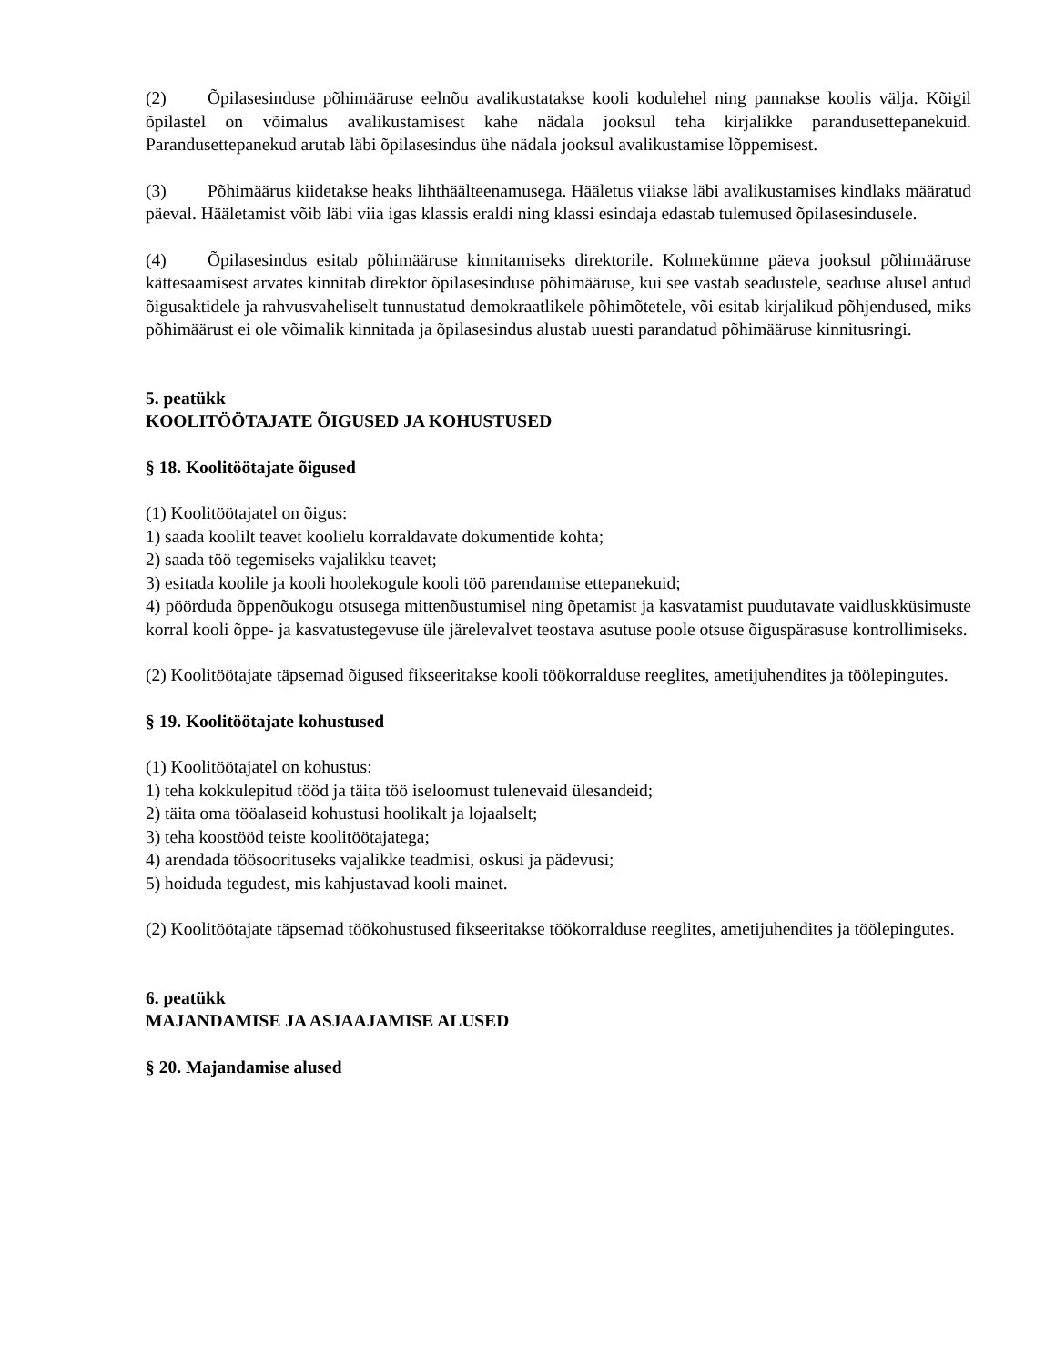(2) Õpilasesinduse põhimääruse eelnõu avalikustatakse kooli kodulehel ning pannakse koolis välja. Kõigil õpilastel on võimalus avalikustamisest kahe nädala jooksul teha kirjalikke parandusettepanekuid. Parandusettepanekud arutab läbi õpilasesindus ühe nädala jooksul avalikustamise lõppemisest.
(3) Põhimäärus kiidetakse heaks lihthäälteenamusega. Hääletus viiakse läbi avalikustamises kindlaks määratud päeval. Hääletamist võib läbi viia igas klassis eraldi ning klassi esindaja edastab tulemused õpilasesindusele.
(4) Õpilasesindus esitab põhimääruse kinnitamiseks direktorile. Kolmekümne päeva jooksul põhimääruse kättesaamisest arvates kinnitab direktor õpilasesinduse põhimääruse, kui see vastab seadustele, seaduse alusel antud õigusaktidele ja rahvusvaheliselt tunnustatud demokraatlikele põhimõtetele, või esitab kirjalikud põhjendused, miks põhimäärust ei ole võimalik kinnitada ja õpilasesindus alustab uuesti parandatud põhimääruse kinnitusringi.
5. peatükk
KOOLITÖÖTAJATE ÕIGUSED JA KOHUSTUSED
§ 18. Koolitöötajate õigused
(1) Koolitöötajatel on õigus:
1) saada koolilt teavet koolielu korraldavate dokumentide kohta;
2) saada töö tegemiseks vajalikku teavet;
3) esitada koolile ja kooli hoolekogule kooli töö parendamise ettepanekuid;
4) pöörduda õppenõukogu otsusega mittenõustumisel ning õpetamist ja kasvatamist puudutavate vaidluskküsimuste korral kooli õppe- ja kasvatustegevuse üle järelevalvet teostava asutuse poole otsuse õiguspärasuse kontrollimiseks.
(2) Koolitöötajate täpsemad õigused fikseeritakse kooli töökorralduse reeglites, ametijuhendites ja töölepingutes.
§ 19. Koolitöötajate kohustused
(1) Koolitöötajatel on kohustus:
1) teha kokkulepitud tööd ja täita töö iseloomust tulenevaid ülesandeid;
2) täita oma tööalaseid kohustusi hoolikalt ja lojaalselt;
3) teha koostööd teiste koolitöötajatega;
4) arendada töösoorituseks vajalikke teadmisi, oskusi ja pädevusi;
5) hoiduda tegudest, mis kahjustavad kooli mainet.
(2) Koolitöötajate täpsemad töökohustused fikseeritakse töökorralduse reeglites, ametijuhendites ja töölepingutes.
6. peatükk
MAJANDAMISE JA ASJAAJAMISE ALUSED
§ 20. Majandamise alused